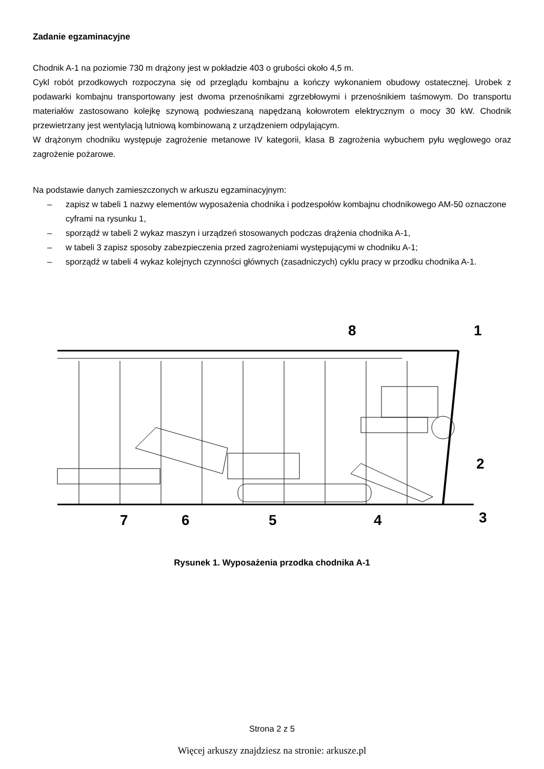Zadanie egzaminacyjne
Chodnik A-1 na poziomie 730 m drążony jest w pokładzie 403 o grubości około 4,5 m.
Cykl robót przodkowych rozpoczyna się od przeglądu kombajnu a kończy wykonaniem obudowy ostatecznej. Urobek z podawarki kombajnu transportowany jest dwoma przenośnikami zgrzebłowymi i przenośnikiem taśmowym. Do transportu materiałów zastosowano kolejkę szynową podwieszaną napędzaną kołowrotem elektrycznym o mocy 30 kW. Chodnik przewietrzany jest wentylacją lutniową kombinowaną z urządzeniem odpylającym.
W drążonym chodniku występuje zagrożenie metanowe IV kategorii, klasa B zagrożenia wybuchem pyłu węglowego oraz zagrożenie pożarowe.
Na podstawie danych zamieszczonych w arkuszu egzaminacyjnym:
– zapisz w tabeli 1 nazwy elementów wyposażenia chodnika i podzespołów kombajnu chodnikowego AM-50 oznaczone cyframi na rysunku 1,
– sporządź w tabeli 2 wykaz maszyn i urządzeń stosowanych podczas drążenia chodnika A-1,
– w tabeli 3 zapisz sposoby zabezpieczenia przed zagrożeniami występującymi w chodniku A-1;
– sporządź w tabeli 4 wykaz kolejnych czynności głównych (zasadniczych) cyklu pracy w przodku chodnika A-1.
8
1
2
3
4
5
6
7
Rysunek 1. Wyposażenia przodka chodnika A-1
Strona 2 z 5
Więcej arkuszy znajdziesz na stronie: arkusze.pl